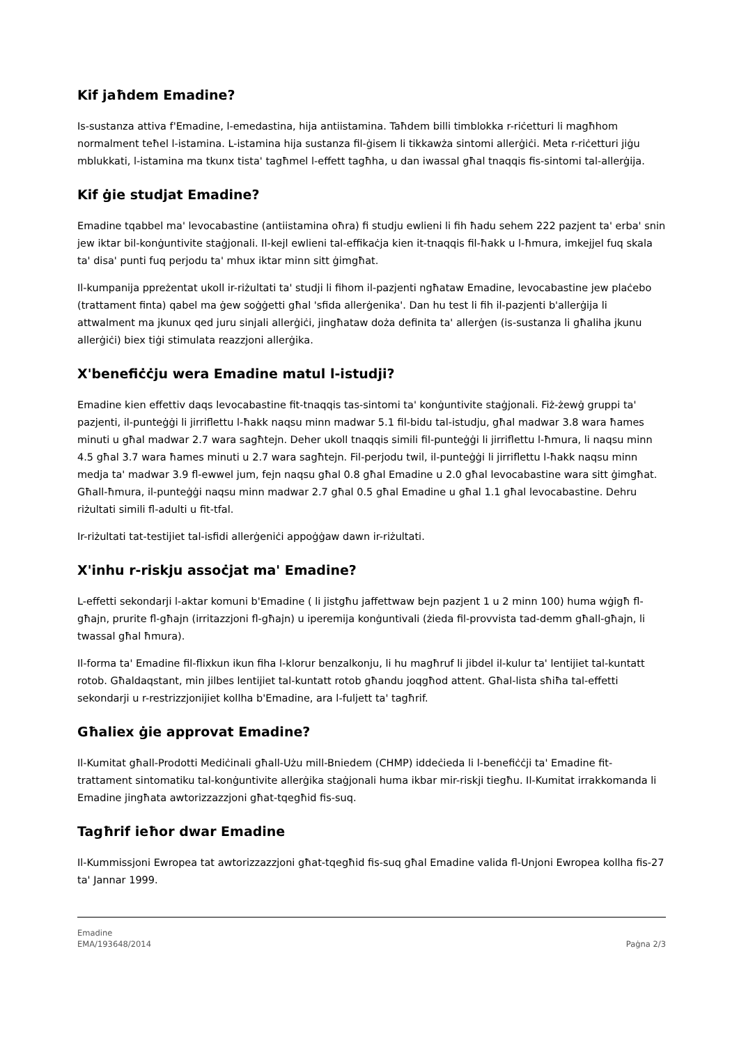Kif jaħdem Emadine?
Is-sustanza attiva f'Emadine, l-emedastina, hija antiistamina. Taħdem billi timblokka r-riċetturi li magħhom normalment teħel l-istamina. L-istamina hija sustanza fil-ġisem li tikkawża sintomi allerġiċi. Meta r-riċetturi jiġu mblukkati, l-istamina ma tkunx tista' tagħmel l-effett tagħha, u dan iwassal għal tnaqqis fis-sintomi tal-allerġija.
Kif ġie studjat Emadine?
Emadine tqabbel ma' levocabastine (antiistamina oħra) fi studju ewlieni li fih ħadu sehem 222 pazjent ta' erba' snin jew iktar bil-konġuntivite staġjonali. Il-kejl ewlieni tal-effikaċja kien it-tnaqqis fil-ħakk u l-ħmura, imkejjel fuq skala ta' disa' punti fuq perjodu ta' mhux iktar minn sitt ġimgħat.
Il-kumpanija ppreżentat ukoll ir-riżultati ta' studji li fihom il-pazjenti ngħataw Emadine, levocabastine jew plaċebo (trattament finta) qabel ma ġew soġġetti għal 'sfida allerġenika'. Dan hu test li fih il-pazjenti b'allerġija li attwalment ma jkunux qed juru sinjali allerġiċi, jingħataw doża definita ta' allerġen (is-sustanza li għaliha jkunu allerġiċi) biex tiġi stimulata reazzjoni allerġika.
X'benefiċċju wera Emadine matul l-istudji?
Emadine kien effettiv daqs levocabastine fit-tnaqqis tas-sintomi ta' konġuntivite staġjonali. Fiż-żewġ gruppi ta' pazjenti, il-punteġġi li jirriflettu l-ħakk naqsu minn madwar 5.1 fil-bidu tal-istudju, għal madwar 3.8 wara ħames minuti u għal madwar 2.7 wara sagħtejn. Deher ukoll tnaqqis simili fil-punteġġi li jirriflettu l-ħmura, li naqsu minn 4.5 għal 3.7 wara ħames minuti u 2.7 wara sagħtejn. Fil-perjodu twil, il-punteġġi li jirriflettu l-ħakk naqsu minn medja ta' madwar 3.9 fl-ewwel jum, fejn naqsu għal 0.8 għal Emadine u 2.0 għal levocabastine wara sitt ġimgħat. Għall-ħmura, il-punteġġi naqsu minn madwar 2.7 għal 0.5 għal Emadine u għal 1.1 għal levocabastine. Dehru riżultati simili fl-adulti u fit-tfal.
Ir-riżultati tat-testijiet tal-isfidi allerġeniċi appoġġaw dawn ir-riżultati.
X'inhu r-riskju assoċjat ma' Emadine?
L-effetti sekondarji l-aktar komuni b'Emadine ( li jistgħu jaffettwaw bejn pazjent 1 u 2 minn 100) huma wġigħ fl-għajn, prurite fl-għajn (irritazzjoni fl-għajn) u iperemija konġuntivali (żieda fil-provvista tad-demm għall-għajn, li twassal għal ħmura).
Il-forma ta' Emadine fil-flixkun ikun fiha l-klorur benzalkonju, li hu magħruf li jibdel il-kulur ta' lentijiet tal-kuntatt rotob. Għaldaqstant, min jilbes lentijiet tal-kuntatt rotob għandu joqgħod attent. Għal-lista sħiħa tal-effetti sekondarji u r-restrizzjonijiet kollha b'Emadine, ara l-fuljett ta' tagħrif.
Għaliex ġie approvat Emadine?
Il-Kumitat għall-Prodotti Mediċinali għall-Użu mill-Bniedem (CHMP) iddeċieda li l-benefiċċji ta' Emadine fit-trattament sintomatiku tal-konġuntivite allerġika staġjonali huma ikbar mir-riskji tiegħu. Il-Kumitat irrakkomanda li Emadine jingħata awtorizzazzjoni għat-tqegħid fis-suq.
Tagħrif ieħor dwar Emadine
Il-Kummissjoni Ewropea tat awtorizzazzjoni għat-tqegħid fis-suq għal Emadine valida fl-Unjoni Ewropea kollha fis-27 ta' Jannar 1999.
Emadine
EMA/193648/2014
Paġna 2/3